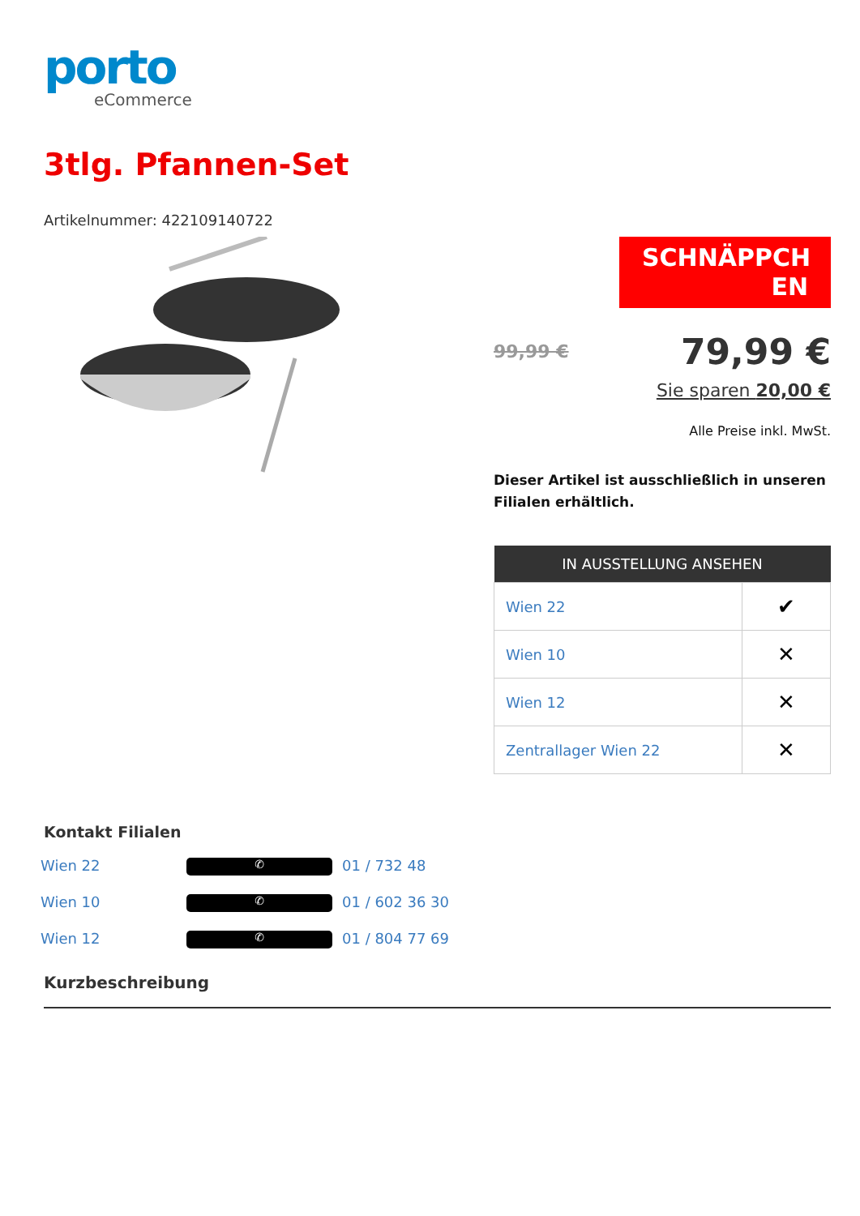porto
eCommerce
3tlg. Pfannen-Set
Artikelnummer: 422109140722
SCHNÄPPCH EN
99,99 € 79,99 €
Sie sparen 20,00 €
Alle Preise inkl. MwSt.
Dieser Artikel ist ausschließlich in unseren Filialen erhältlich.
| IN AUSSTELLUNG ANSEHEN | |
| --- | --- |
| Wien 22 | ✔ |
| Wien 10 | ✕ |
| Wien 12 | ✕ |
| Zentrallager Wien 22 | ✕ |
Kontakt Filialen
Wien 22 ✆ 01 / 732 48
Wien 10 ✆ 01 / 602 36 30
Wien 12 ✆ 01 / 804 77 69
Kurzbeschreibung